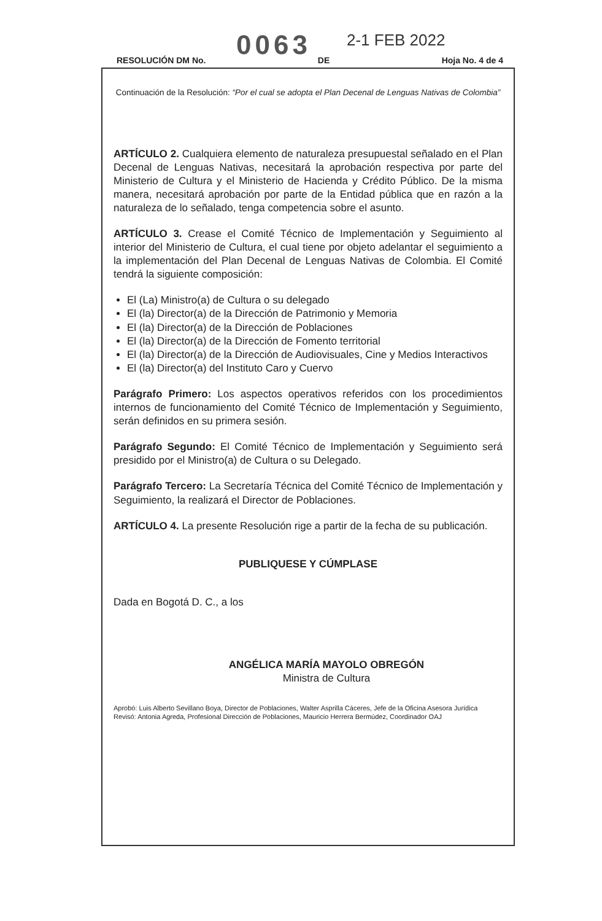0063 2-1 FEB 2022
RESOLUCIÓN DM No. DE Hoja No. 4 de 4
Continuación de la Resolución: “Por el cual se adopta el Plan Decenal de Lenguas Nativas de Colombia”
ARTÍCULO 2. Cualquiera elemento de naturaleza presupuestal señalado en el Plan Decenal de Lenguas Nativas, necesitará la aprobación respectiva por parte del Ministerio de Cultura y el Ministerio de Hacienda y Crédito Público. De la misma manera, necesitará aprobación por parte de la Entidad pública que en razón a la naturaleza de lo señalado, tenga competencia sobre el asunto.
ARTÍCULO 3. Crease el Comité Técnico de Implementación y Seguimiento al interior del Ministerio de Cultura, el cual tiene por objeto adelantar el seguimiento a la implementación del Plan Decenal de Lenguas Nativas de Colombia. El Comité tendrá la siguiente composición:
El (La) Ministro(a) de Cultura o su delegado
El (la) Director(a) de la Dirección de Patrimonio y Memoria
El (la) Director(a) de la Dirección de Poblaciones
El (la) Director(a) de la Dirección de Fomento territorial
El (la) Director(a) de la Dirección de Audiovisuales, Cine y Medios Interactivos
El (la) Director(a) del Instituto Caro y Cuervo
Parágrafo Primero: Los aspectos operativos referidos con los procedimientos internos de funcionamiento del Comité Técnico de Implementación y Seguimiento, serán definidos en su primera sesión.
Parágrafo Segundo: El Comité Técnico de Implementación y Seguimiento será presidido por el Ministro(a) de Cultura o su Delegado.
Parágrafo Tercero: La Secretaría Técnica del Comité Técnico de Implementación y Seguimiento, la realizará el Director de Poblaciones.
ARTÍCULO 4. La presente Resolución rige a partir de la fecha de su publicación.
PUBLIQUESE Y CÚMPLASE
Dada en Bogotá D. C., a los
ANGÉLICA MARÍA MAYOLO OBREGÓN
Ministra de Cultura
Aprobó: Luis Alberto Sevillano Boya, Director de Poblaciones, Walter Asprilla Cáceres, Jefe de la Oficina Asesora Jurídica
Revisó: Antonia Agreda, Profesional Dirección de Poblaciones, Mauricio Herrera Bermúdez, Coordinador OAJ